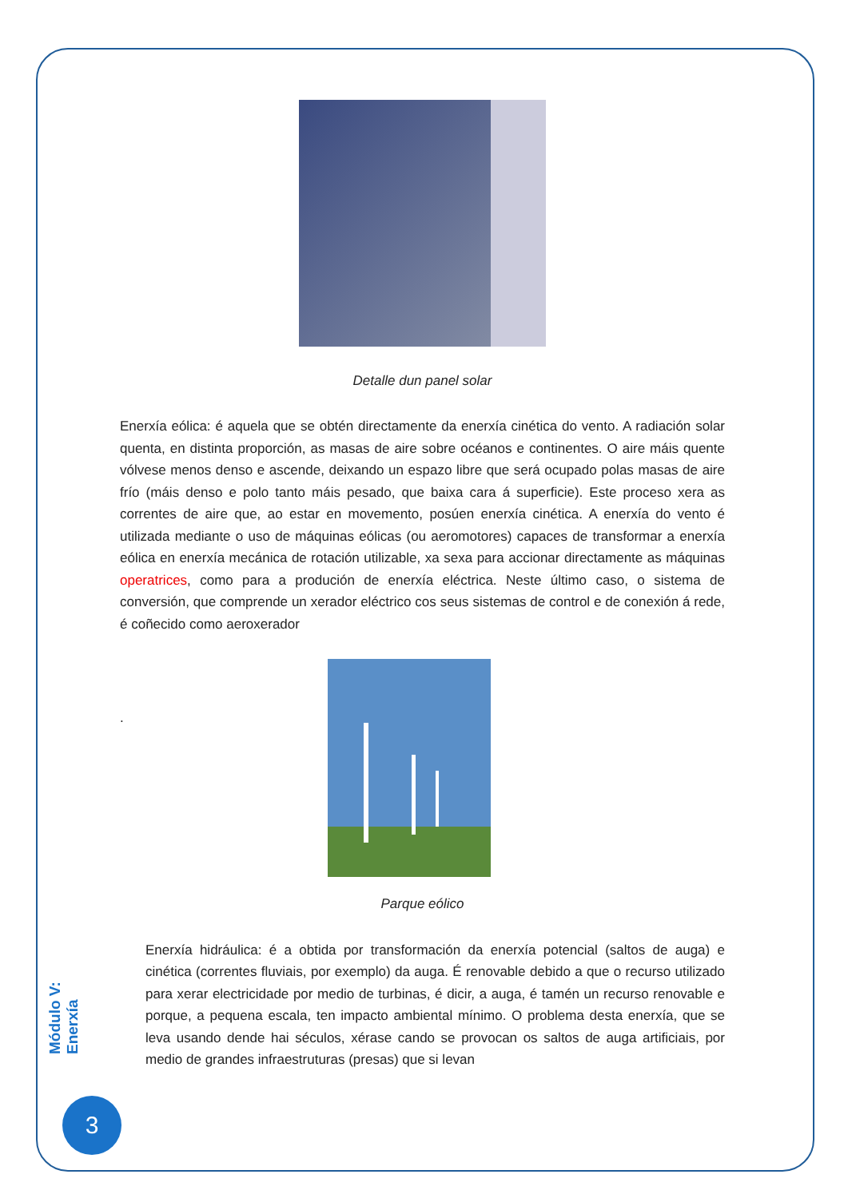Detalle dun panel solar
Enerxía eólica: é aquela que se obtén directamente da enerxía cinética do vento. A radiación solar quenta, en distinta proporción, as masas de aire sobre océanos e continentes. O aire máis quente vólvese menos denso e ascende, deixando un espazo libre que será ocupado polas masas de aire frío (máis denso e polo tanto máis pesado, que baixa cara á superficie). Este proceso xera as correntes de aire que, ao estar en movemento, posúen enerxía cinética. A enerxía do vento é utilizada mediante o uso de máquinas eólicas (ou aeromotores) capaces de transformar a enerxía eólica en enerxía mecánica de rotación utilizable, xa sexa para accionar directamente as máquinas operatrices, como para a produción de enerxía eléctrica. Neste último caso, o sistema de conversión, que comprende un xerador eléctrico cos seus sistemas de control e de conexión á rede, é coñecido como aeroxerador
.
Parque eólico
Enerxía hidráulica: é a obtida por transformación da enerxía potencial (saltos de auga) e cinética (correntes fluviais, por exemplo) da auga. É renovable debido a que o recurso utilizado para xerar electricidade por medio de turbinas, é dicir, a auga, é tamén un recurso renovable e porque, a pequena escala, ten impacto ambiental mínimo. O problema desta enerxía, que se leva usando dende hai séculos, xérase cando se provocan os saltos de auga artificiais, por medio de grandes infraestruturas (presas) que si levan
Módulo V: Enerxía
3